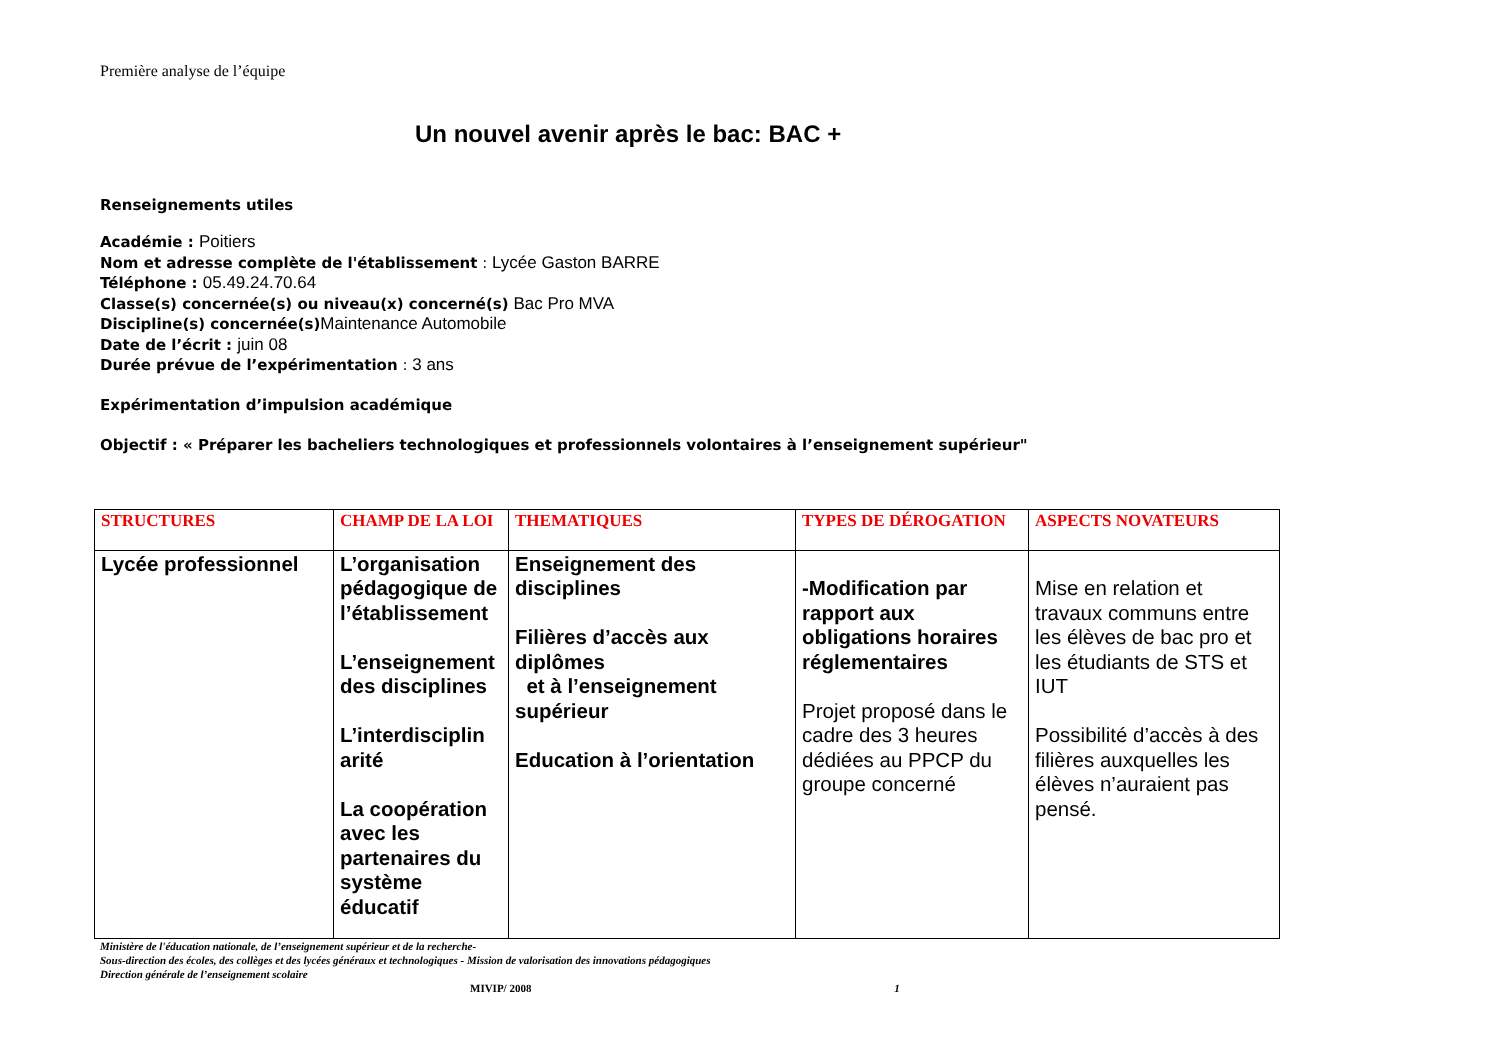Première analyse de l’équipe
Un nouvel avenir après le bac: BAC +
Renseignements utiles
Académie : Poitiers
Nom et adresse complète de l'établissement : Lycée Gaston BARRE
Téléphone : 05.49.24.70.64
Classe(s) concernée(s) ou niveau(x) concerné(s) Bac Pro MVA
Discipline(s) concernée(s) Maintenance Automobile
Date de l’écrit : juin 08
Durée prévue de l’expérimentation : 3 ans
Expérimentation d’impulsion académique
Objectif : « Préparer les bacheliers technologiques et professionnels volontaires à l’enseignement supérieur"
| STRUCTURES | CHAMP DE LA LOI | THEMATIQUES | TYPES DE DÉROGATION | ASPECTS NOVATEURS |
| --- | --- | --- | --- | --- |
| Lycée professionnel | L’organisation pédagogique de l’établissement L’enseignement des disciplines L’interdisciplin arité La coopération avec les partenaires du système éducatif | Enseignement des disciplines Filières d’accès aux diplômes et à l’enseignement supérieur Education à l’orientation | -Modification par rapport aux obligations horaires réglementaires Projet proposé dans le cadre des 3 heures dédiées au PPCP du groupe concerné | Mise en relation et travaux communs entre les élèves de bac pro et les étudiants de STS et IUT Possibilité d’accès à des filières auxquelles les élèves n’auraient pas pensé. |
Ministère de l'éducation nationale, de l’enseignement supérieur et de la recherche-
Sous-direction des écoles, des collèges et des lycées généraux et technologiques - Mission de valorisation des innovations pédagogiques
Direction générale de l’enseignement scolaire
MIVIP/ 2008 1